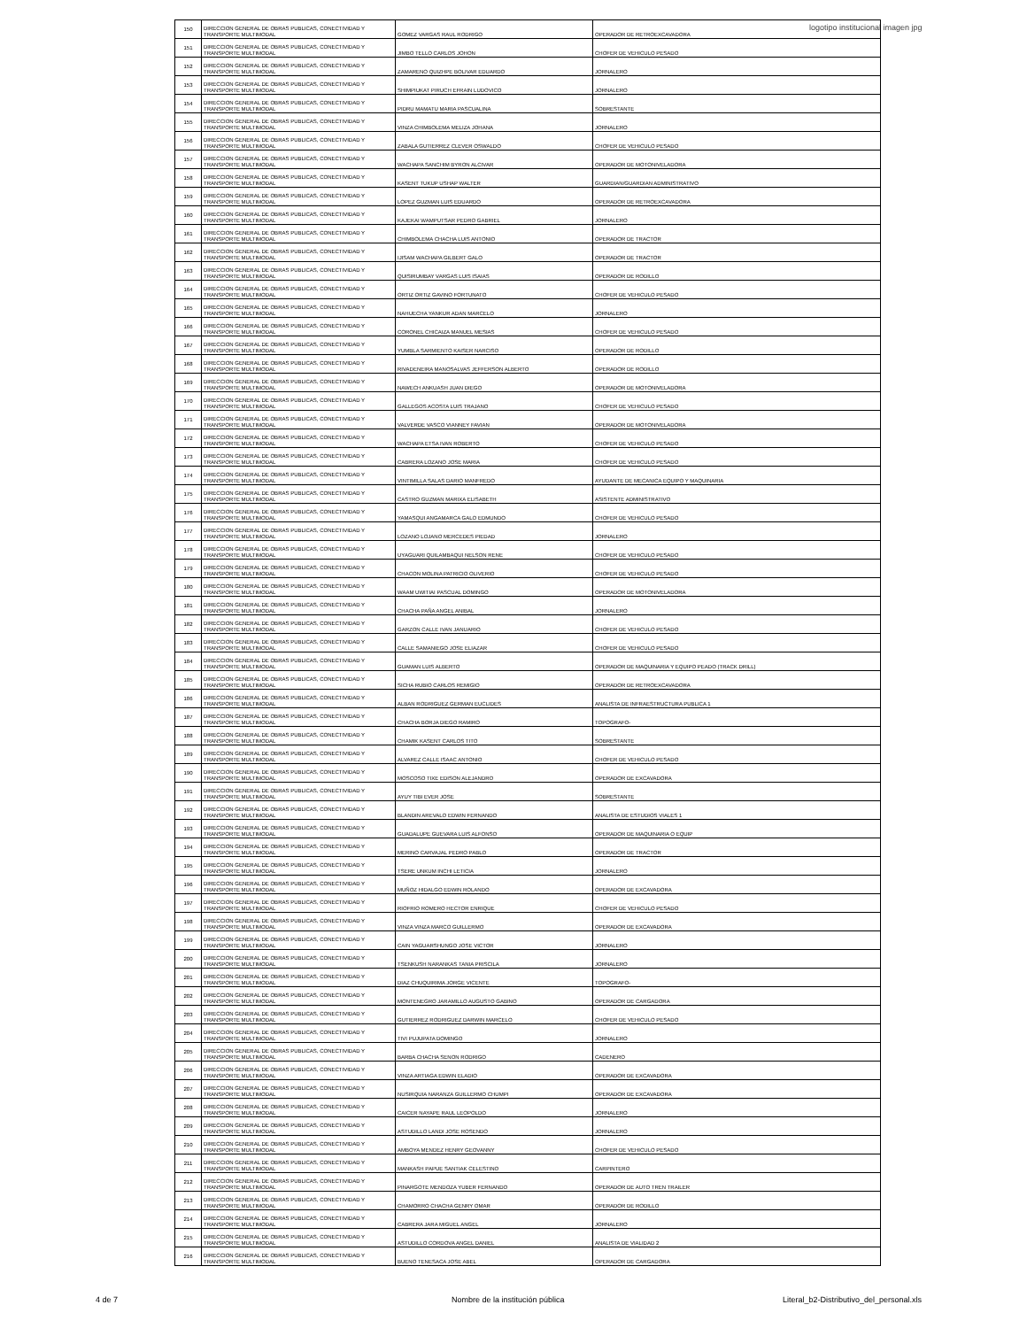logotipo institucional imagen jpg
| 150 | DIRECCION GENERAL DE OBRAS PUBLICAS, CONECTIVIDAD Y TRANSPORTE MULTIMODAL | GOMEZ VARGAS RAUL RODRIGO | OPERADOR DE RETROEXCAVADORA |
| 151 | DIRECCION GENERAL DE OBRAS PUBLICAS, CONECTIVIDAD Y TRANSPORTE MULTIMODAL | JIMBO TELLO CARLOS JOHON | CHOFER DE VEHICULO PESADO |
| 152 | DIRECCION GENERAL DE OBRAS PUBLICAS, CONECTIVIDAD Y TRANSPORTE MULTIMODAL | ZAMARENO QUIZHPE BOLIVAR EDUARDO | JORNALERO |
| 153 | DIRECCION GENERAL DE OBRAS PUBLICAS, CONECTIVIDAD Y TRANSPORTE MULTIMODAL | SHIMPIUKAT PIRUCH EFRAIN LUDOVICO | JORNALERO |
| 154 | DIRECCION GENERAL DE OBRAS PUBLICAS, CONECTIVIDAD Y TRANSPORTE MULTIMODAL | PIDRU MAMATU MARIA PASCUALINA | SOBRESTANTE |
| 155 | DIRECCION GENERAL DE OBRAS PUBLICAS, CONECTIVIDAD Y TRANSPORTE MULTIMODAL | VINZA CHIMBOLEMA MELIZA JOHANA | JORNALERO |
| 156 | DIRECCION GENERAL DE OBRAS PUBLICAS, CONECTIVIDAD Y TRANSPORTE MULTIMODAL | ZABALA GUTIERREZ CLEVER OSWALDO | CHOFER DE VEHICULO PESADO |
| 157 | DIRECCION GENERAL DE OBRAS PUBLICAS, CONECTIVIDAD Y TRANSPORTE MULTIMODAL | WACHAPA SANCHIM BYRON ALCIVAR | OPERADOR DE MOTONIVELADORA |
| 158 | DIRECCION GENERAL DE OBRAS PUBLICAS, CONECTIVIDAD Y TRANSPORTE MULTIMODAL | KASENT TUKUP USHAP WALTER | GUARDIAN/GUARDIAN ADMINISTRATIVO |
| 159 | DIRECCION GENERAL DE OBRAS PUBLICAS, CONECTIVIDAD Y TRANSPORTE MULTIMODAL | LOPEZ GUZMAN LUIS EDUARDO | OPERADOR DE RETROEXCAVADORA |
| 160 | DIRECCION GENERAL DE OBRAS PUBLICAS, CONECTIVIDAD Y TRANSPORTE MULTIMODAL | KAJEKAI WAMPUTSAR PEDRO GABRIEL | JORNALERO |
| 161 | DIRECCION GENERAL DE OBRAS PUBLICAS, CONECTIVIDAD Y TRANSPORTE MULTIMODAL | CHIMBOLEMA CHACHA LUIS ANTONIO | OPERADOR DE TRACTOR |
| 162 | DIRECCION GENERAL DE OBRAS PUBLICAS, CONECTIVIDAD Y TRANSPORTE MULTIMODAL | IJISAM WACHAPA GILBERT GALO | OPERADOR DE TRACTOR |
| 163 | DIRECCION GENERAL DE OBRAS PUBLICAS, CONECTIVIDAD Y TRANSPORTE MULTIMODAL | QUISIRUMBAY VARGAS LUIS ISAIAS | OPERADOR DE RODILLO |
| 164 | DIRECCION GENERAL DE OBRAS PUBLICAS, CONECTIVIDAD Y TRANSPORTE MULTIMODAL | ORTIZ ORTIZ GAVINO FORTUNATO | CHOFER DE VEHICULO PESADO |
| 165 | DIRECCION GENERAL DE OBRAS PUBLICAS, CONECTIVIDAD Y TRANSPORTE MULTIMODAL | NAHUECHA YANKUR ADAN MARCELO | JORNALERO |
| 166 | DIRECCION GENERAL DE OBRAS PUBLICAS, CONECTIVIDAD Y TRANSPORTE MULTIMODAL | CORONEL CHICAIZA MANUEL MESIAS | CHOFER DE VEHICULO PESADO |
| 167 | DIRECCION GENERAL DE OBRAS PUBLICAS, CONECTIVIDAD Y TRANSPORTE MULTIMODAL | YUMBLA SARMIENTO KAISER NARCISO | OPERADOR DE RODILLO |
| 168 | DIRECCION GENERAL DE OBRAS PUBLICAS, CONECTIVIDAD Y TRANSPORTE MULTIMODAL | RIVADENEIRA MANOSALVAS JEFFERSON ALBERTO | OPERADOR DE RODILLO |
| 169 | DIRECCION GENERAL DE OBRAS PUBLICAS, CONECTIVIDAD Y TRANSPORTE MULTIMODAL | NAWECH ANKUASH JUAN DIEGO | OPERADOR DE MOTONIVELADORA |
| 170 | DIRECCION GENERAL DE OBRAS PUBLICAS, CONECTIVIDAD Y TRANSPORTE MULTIMODAL | GALLEGOS ACOSTA LUIS TRAJANO | CHOFER DE VEHICULO PESADO |
| 171 | DIRECCION GENERAL DE OBRAS PUBLICAS, CONECTIVIDAD Y TRANSPORTE MULTIMODAL | VALVERDE VASCO VIANNEY FAVIAN | OPERADOR DE MOTONIVELADORA |
| 172 | DIRECCION GENERAL DE OBRAS PUBLICAS, CONECTIVIDAD Y TRANSPORTE MULTIMODAL | WACHAPA ETSA IVAN ROBERTO | CHOFER DE VEHICULO PESADO |
| 173 | DIRECCION GENERAL DE OBRAS PUBLICAS, CONECTIVIDAD Y TRANSPORTE MULTIMODAL | CABRERA LOZANO JOSE MARIA | CHOFER DE VEHICULO PESADO |
| 174 | DIRECCION GENERAL DE OBRAS PUBLICAS, CONECTIVIDAD Y TRANSPORTE MULTIMODAL | VINTIMILLA SALAS DARIO MANFREDO | AYUDANTE DE MECANICA EQUIPO Y MAQUINARIA |
| 175 | DIRECCION GENERAL DE OBRAS PUBLICAS, CONECTIVIDAD Y TRANSPORTE MULTIMODAL | CASTRO GUZMAN MARIXA ELISABETH | ASISTENTE ADMINISTRATIVO |
| 176 | DIRECCION GENERAL DE OBRAS PUBLICAS, CONECTIVIDAD Y TRANSPORTE MULTIMODAL | YAMASQUI ANGAMARCA GALO EDMUNDO | CHOFER DE VEHICULO PESADO |
| 177 | DIRECCION GENERAL DE OBRAS PUBLICAS, CONECTIVIDAD Y TRANSPORTE MULTIMODAL | LOZANO LOJANO MERCEDES PIEDAD | JORNALERO |
| 178 | DIRECCION GENERAL DE OBRAS PUBLICAS, CONECTIVIDAD Y TRANSPORTE MULTIMODAL | UYAGUARI QUILAMBAQUI NELSON RENE | CHOFER DE VEHICULO PESADO |
| 179 | DIRECCION GENERAL DE OBRAS PUBLICAS, CONECTIVIDAD Y TRANSPORTE MULTIMODAL | CHACON MOLINA PATRICIO OLIVERIO | CHOFER DE VEHICULO PESADO |
| 180 | DIRECCION GENERAL DE OBRAS PUBLICAS, CONECTIVIDAD Y TRANSPORTE MULTIMODAL | WAAM UWITIAI PASCUAL DOMINGO | OPERADOR DE MOTONIVELADORA |
| 181 | DIRECCION GENERAL DE OBRAS PUBLICAS, CONECTIVIDAD Y TRANSPORTE MULTIMODAL | CHACHA PAÑA ANGEL ANIBAL | JORNALERO |
| 182 | DIRECCION GENERAL DE OBRAS PUBLICAS, CONECTIVIDAD Y TRANSPORTE MULTIMODAL | GARZON CALLE IVAN JANUARIO | CHOFER DE VEHICULO PESADO |
| 183 | DIRECCION GENERAL DE OBRAS PUBLICAS, CONECTIVIDAD Y TRANSPORTE MULTIMODAL | CALLE SAMANIEGO JOSE ELIAZAR | CHOFER DE VEHICULO PESADO |
| 184 | DIRECCION GENERAL DE OBRAS PUBLICAS, CONECTIVIDAD Y TRANSPORTE MULTIMODAL | GUAMAN LUIS ALBERTO | OPERADOR DE MAQUINARIA Y EQUIPO PEADO (TRACK DRILL) |
| 185 | DIRECCION GENERAL DE OBRAS PUBLICAS, CONECTIVIDAD Y TRANSPORTE MULTIMODAL | SICHA RUBIO CARLOS REMIGIO | OPERADOR DE RETROEXCAVADORA |
| 186 | DIRECCION GENERAL DE OBRAS PUBLICAS, CONECTIVIDAD Y TRANSPORTE MULTIMODAL | ALBAN RODRIGUEZ GERMAN EUCLIDES | ANALISTA DE INFRAESTRUCTURA PUBLICA 1 |
| 187 | DIRECCION GENERAL DE OBRAS PUBLICAS, CONECTIVIDAD Y TRANSPORTE MULTIMODAL | CHACHA BORJA DIEGO RAMIRO | TOPOGRAFO- |
| 188 | DIRECCION GENERAL DE OBRAS PUBLICAS, CONECTIVIDAD Y TRANSPORTE MULTIMODAL | CHAMIK KASENT CARLOS TITO | SOBRESTANTE |
| 189 | DIRECCION GENERAL DE OBRAS PUBLICAS, CONECTIVIDAD Y TRANSPORTE MULTIMODAL | ALVAREZ CALLE ISAAC ANTONIO | CHOFER DE VEHICULO PESADO |
| 190 | DIRECCION GENERAL DE OBRAS PUBLICAS, CONECTIVIDAD Y TRANSPORTE MULTIMODAL | MOSCOSO TIXE EDISON ALEJANDRO | OPERADOR DE EXCAVADORA |
| 191 | DIRECCION GENERAL DE OBRAS PUBLICAS, CONECTIVIDAD Y TRANSPORTE MULTIMODAL | AYUY TIBI EVER JOSE | SOBRESTANTE |
| 192 | DIRECCION GENERAL DE OBRAS PUBLICAS, CONECTIVIDAD Y TRANSPORTE MULTIMODAL | BLANDIN AREVALO EDWIN FERNANDO | ANALISTA DE ESTUDIOS VIALES 1 |
| 193 | DIRECCION GENERAL DE OBRAS PUBLICAS, CONECTIVIDAD Y TRANSPORTE MULTIMODAL | GUADALUPE GUEVARA LUIS ALFONSO | OPERADOR DE MAQUINARIA O EQUIP |
| 194 | DIRECCION GENERAL DE OBRAS PUBLICAS, CONECTIVIDAD Y TRANSPORTE MULTIMODAL | MERINO CARVAJAL PEDRO PABLO | OPERADOR DE TRACTOR |
| 195 | DIRECCION GENERAL DE OBRAS PUBLICAS, CONECTIVIDAD Y TRANSPORTE MULTIMODAL | TSERE UNKUM INCHI LETICIA | JORNALERO |
| 196 | DIRECCION GENERAL DE OBRAS PUBLICAS, CONECTIVIDAD Y TRANSPORTE MULTIMODAL | MUÑOZ HIDALGO EDWIN ROLANDO | OPERADOR DE EXCAVADORA |
| 197 | DIRECCION GENERAL DE OBRAS PUBLICAS, CONECTIVIDAD Y TRANSPORTE MULTIMODAL | RIOFRIO ROMERO HECTOR ENRIQUE | CHOFER DE VEHICULO PESADO |
| 198 | DIRECCION GENERAL DE OBRAS PUBLICAS, CONECTIVIDAD Y TRANSPORTE MULTIMODAL | VINZA VINZA MARCO GUILLERMO | OPERADOR DE EXCAVADORA |
| 199 | DIRECCION GENERAL DE OBRAS PUBLICAS, CONECTIVIDAD Y TRANSPORTE MULTIMODAL | CAIN YAGUARSHUNGO JOSE VICTOR | JORNALERO |
| 200 | DIRECCION GENERAL DE OBRAS PUBLICAS, CONECTIVIDAD Y TRANSPORTE MULTIMODAL | TSENKUSH NARANKAS TANIA PRISCILA | JORNALERO |
| 201 | DIRECCION GENERAL DE OBRAS PUBLICAS, CONECTIVIDAD Y TRANSPORTE MULTIMODAL | DIAZ CHUQUIRIMA JORGE VICENTE | TOPOGRAFO- |
| 202 | DIRECCION GENERAL DE OBRAS PUBLICAS, CONECTIVIDAD Y TRANSPORTE MULTIMODAL | MONTENEGRO JARAMILLO AUGUSTO GABINO | OPERADOR DE CARGADORA |
| 203 | DIRECCION GENERAL DE OBRAS PUBLICAS, CONECTIVIDAD Y TRANSPORTE MULTIMODAL | GUTIERREZ RODRIGUEZ DARWIN MARCELO | CHOFER DE VEHICULO PESADO |
| 204 | DIRECCION GENERAL DE OBRAS PUBLICAS, CONECTIVIDAD Y TRANSPORTE MULTIMODAL | TIVI PUJUPATA DOMINGO | JORNALERO |
| 205 | DIRECCION GENERAL DE OBRAS PUBLICAS, CONECTIVIDAD Y TRANSPORTE MULTIMODAL | BARBA CHACHA SENON RODRIGO | CADENERO |
| 206 | DIRECCION GENERAL DE OBRAS PUBLICAS, CONECTIVIDAD Y TRANSPORTE MULTIMODAL | VINZA ARTIAGA EDWIN ELADIO | OPERADOR DE EXCAVADORA |
| 207 | DIRECCION GENERAL DE OBRAS PUBLICAS, CONECTIVIDAD Y TRANSPORTE MULTIMODAL | NUSIRQUIA NARANZA GUILLERMO CHUMPI | OPERADOR DE EXCAVADORA |
| 208 | DIRECCION GENERAL DE OBRAS PUBLICAS, CONECTIVIDAD Y TRANSPORTE MULTIMODAL | CAICER NAYAPE RAUL LEOPOLDO | JORNALERO |
| 209 | DIRECCION GENERAL DE OBRAS PUBLICAS, CONECTIVIDAD Y TRANSPORTE MULTIMODAL | ASTUDILLO LANDI JOSE ROSENDO | JORNALERO |
| 210 | DIRECCION GENERAL DE OBRAS PUBLICAS, CONECTIVIDAD Y TRANSPORTE MULTIMODAL | AMBOYA MENDEZ HENRY GEOVANNY | CHOFER DE VEHICULO PESADO |
| 211 | DIRECCION GENERAL DE OBRAS PUBLICAS, CONECTIVIDAD Y TRANSPORTE MULTIMODAL | MANKASH PAPUE SANTIAK CELESTINO | CARPINTERO |
| 212 | DIRECCION GENERAL DE OBRAS PUBLICAS, CONECTIVIDAD Y TRANSPORTE MULTIMODAL | PINARGOTE MENDOZA YUBER FERNANDO | OPERADOR DE AUTO TREN TRAILER |
| 213 | DIRECCION GENERAL DE OBRAS PUBLICAS, CONECTIVIDAD Y TRANSPORTE MULTIMODAL | CHAMORRO CHACHA GENRY OMAR | OPERADOR DE RODILLO |
| 214 | DIRECCION GENERAL DE OBRAS PUBLICAS, CONECTIVIDAD Y TRANSPORTE MULTIMODAL | CABRERA JARA MIGUEL ANGEL | JORNALERO |
| 215 | DIRECCION GENERAL DE OBRAS PUBLICAS, CONECTIVIDAD Y TRANSPORTE MULTIMODAL | ASTUDILLO CORDOVA ANGEL DANIEL | ANALISTA DE VIALIDAD 2 |
| 216 | DIRECCION GENERAL DE OBRAS PUBLICAS, CONECTIVIDAD Y TRANSPORTE MULTIMODAL | BUENO TENESACA JOSE ABEL | OPERADOR DE CARGADORA |
4 de 7
Nombre de la institución pública
Literal_b2-Distributivo_del_personal.xls